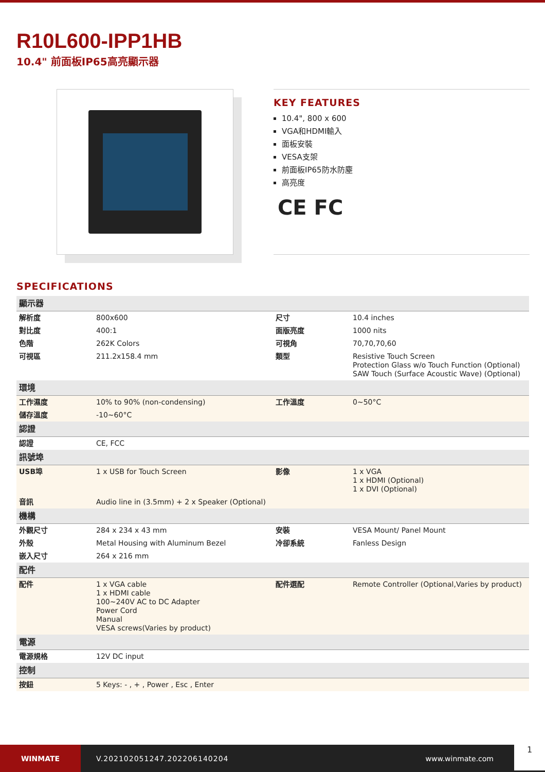R10L600-IPP1HB
10.4" 前面板IP65高亮顯示器
KEY FEATURES
10.4", 800 x 600
VGA和HDMI輸入
面板安裝
VESA支架
前面板IP65防水防塵
高亮度
CE FC
SPECIFICATIONS
| 顯示器 | | | |
| 解析度 | 800x600 | 尺寸 | 10.4 inches |
| 對比度 | 400:1 | 面版亮度 | 1000 nits |
| 色階 | 262K Colors | 可視角 | 70,70,70,60 |
| 可視區 | 211.2x158.4 mm | 類型 | Resistive Touch Screen Protection Glass w/o Touch Function (Optional) SAW Touch (Surface Acoustic Wave) (Optional) |
| 環境 | | | |
| 工作濕度 | 10% to 90% (non-condensing) | 工作溫度 | 0~50°C |
| 儲存溫度 | -10~60°C | | |
| 認證 | | | |
| 認證 | CE, FCC | | |
| 訊號埠 | | | |
| USB埠 | 1 x USB for Touch Screen | 影像 | 1 x VGA 1 x HDMI (Optional) 1 x DVI (Optional) |
| 音訊 | Audio line in (3.5mm) + 2 x Speaker (Optional) | | |
| 機構 | | | |
| 外觀尺寸 | 284 x 234 x 43 mm | 安裝 | VESA Mount/ Panel Mount |
| 外殼 | Metal Housing with Aluminum Bezel | 冷卻系統 | Fanless Design |
| 嵌入尺寸 | 264 x 216 mm | | |
| 配件 | | | |
| 配件 | 1 x VGA cable 1 x HDMI cable 100~240V AC to DC Adapter Power Cord Manual VESA screws(Varies by product) | 配件選配 | Remote Controller (Optional,Varies by product) |
| 電源 | | | |
| 電源規格 | 12V DC input | | |
| 控制 | | | |
| 按鈕 | 5 Keys: - , + , Power , Esc , Enter | | |
WINMATE
V.202102051247.202206140204 www.winmate.com
1